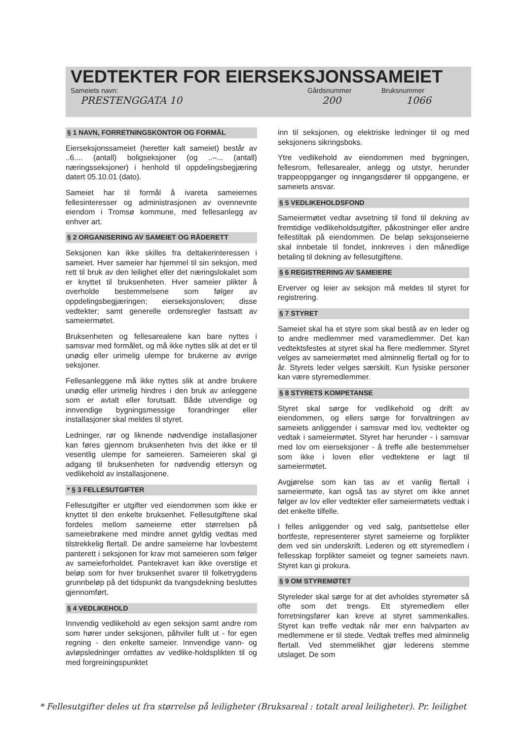VEDTEKTER FOR EIERSEKSJONSSAMEIET
Sameiets navn: Gårdsnummer Bruksnummer
PRESTENGGATA 10 200 1066
§ 1 NAVN, FORRETNINGSKONTOR OG FORMÅL
Eierseksjonssameiet (heretter kalt sameiet) består av ..6.... (antall) boligseksjoner (og ..–... (antall) næringsseksjoner) i henhold til oppdelingsbegjæring datert 05.10.01 (dato).
Sameiet har til formål å ivareta sameiernes fellesinteresser og administrasjonen av ovennevnte eiendom i Tromsø kommune, med fellesanlegg av enhver art.
§ 2 ORGANISERING AV SAMEIET OG RÅDERETT
Seksjonen kan ikke skilles fra deltakerinteressen i sameiet. Hver sameier har hjemmel til sin seksjon, med rett til bruk av den leilighet eller det næringslokalet som er knyttet til bruksenheten. Hver sameier plikter å overholde bestemmelsene som følger av oppdelingsbegjæringen; eierseksjonsloven; disse vedtekter; samt generelle ordensregler fastsatt av sameiermøtet.
Bruksenheten og fellesarealene kan bare nyttes i samsvar med formålet, og må ikke nyttes slik at det er til unødig eller urimelig ulempe for brukerne av øvrige seksjoner.
Fellesanleggene må ikke nyttes slik at andre brukere unødig eller urimelig hindres i den bruk av anleggene som er avtalt eller forutsatt. Både utvendige og innvendige bygningsmessige forandringer eller installasjoner skal meldes til styret.
Ledninger, rør og liknende nødvendige installasjoner kan føres gjennom bruksenheten hvis det ikke er til vesentlig ulempe for sameieren. Sameieren skal gi adgang til bruksenheten for nødvendig ettersyn og vedlikehold av installasjonene.
* § 3 FELLESUTGIFTER
Fellesutgifter er utgifter ved eiendommen som ikke er knyttet til den enkelte bruksenhet. Fellesutgiftene skal fordeles mellom sameierne etter størrelsen på sameiebrøkene med mindre annet gyldig vedtas med tilstrekkelig flertall. De andre sameierne har lovbestemt panterett i seksjonen for krav mot sameieren som følger av sameieforholdet. Pantekravet kan ikke overstige et beløp som for hver bruksenhet svarer til folketrygdens grunnbeløp på det tidspunkt da tvangsdekning besluttes gjennomført.
§ 4 VEDLIKEHOLD
Innvendig vedlikehold av egen seksjon samt andre rom som hører under seksjonen, påhviler fullt ut - for egen regning - den enkelte sameier. Innvendige vann- og avløpsledninger omfattes av vedlike-holdsplikten til og med forgreiningspunktet
inn til seksjonen, og elektriske ledninger til og med seksjonens sikringsboks.
Ytre vedlikehold av eiendommen med bygningen, fellesrom, fellesarealer, anlegg og utstyr, herunder trappeoppganger og inngangsdører til oppgangene, er sameiets ansvar.
§ 5 VEDLIKEHOLDSFOND
Sameiermøtet vedtar avsetning til fond til dekning av fremtidige vedlikeholdsutgifter, påkostninger eller andre fellestiltak på eiendommen. De beløp seksjonseierne skal innbetale til fondet, innkreves i den månedlige betaling til dekning av fellesutgiftene.
§ 6 REGISTRERING AV SAMEIERE
Erverver og leier av seksjon må meldes til styret for registrering.
§ 7 STYRET
Sameiet skal ha et styre som skal bestå av en leder og to andre medlemmer med varamedlemmer. Det kan vedtektsfestes at styret skal ha flere medlemmer. Styret velges av sameiermøtet med alminnelig flertall og for to år. Styrets leder velges særskilt. Kun fysiske personer kan være styremedlemmer.
§ 8 STYRETS KOMPETANSE
Styret skal sørge for vedlikehold og drift av eiendommen, og ellers sørge for forvaltningen av sameiets anliggender i samsvar med lov, vedtekter og vedtak i sameiermøtet. Styret har herunder - i samsvar med lov om eierseksjoner - å treffe alle bestemmelser som ikke i loven eller vedtektene er lagt til sameiermøtet.
Avgjørelse som kan tas av et vanlig flertall i sameiermøte, kan også tas av styret om ikke annet følger av lov eller vedtekter eller sameiermøtets vedtak i det enkelte tilfelle.
I felles anliggender og ved salg, pantsettelse eller bortfeste, representerer styret sameierne og forplikter dem ved sin underskrift. Lederen og ett styremedlem i fellesskap forplikter sameiet og tegner sameiets navn. Styret kan gi prokura.
§ 9 OM STYREMØTET
Styreleder skal sørge for at det avholdes styremøter så ofte som det trengs. Ett styremedlem eller forretningsfører kan kreve at styret sammenkalles. Styret kan treffe vedtak når mer enn halvparten av medlemmene er til stede. Vedtak treffes med alminnelig flertall. Ved stemmelikhet gjør lederens stemme utslaget. De som
* Fellesutgifter deles ut fra størrelse på leiligheter (Bruksareal : totalt areal leiligheter). Pr. leilighet